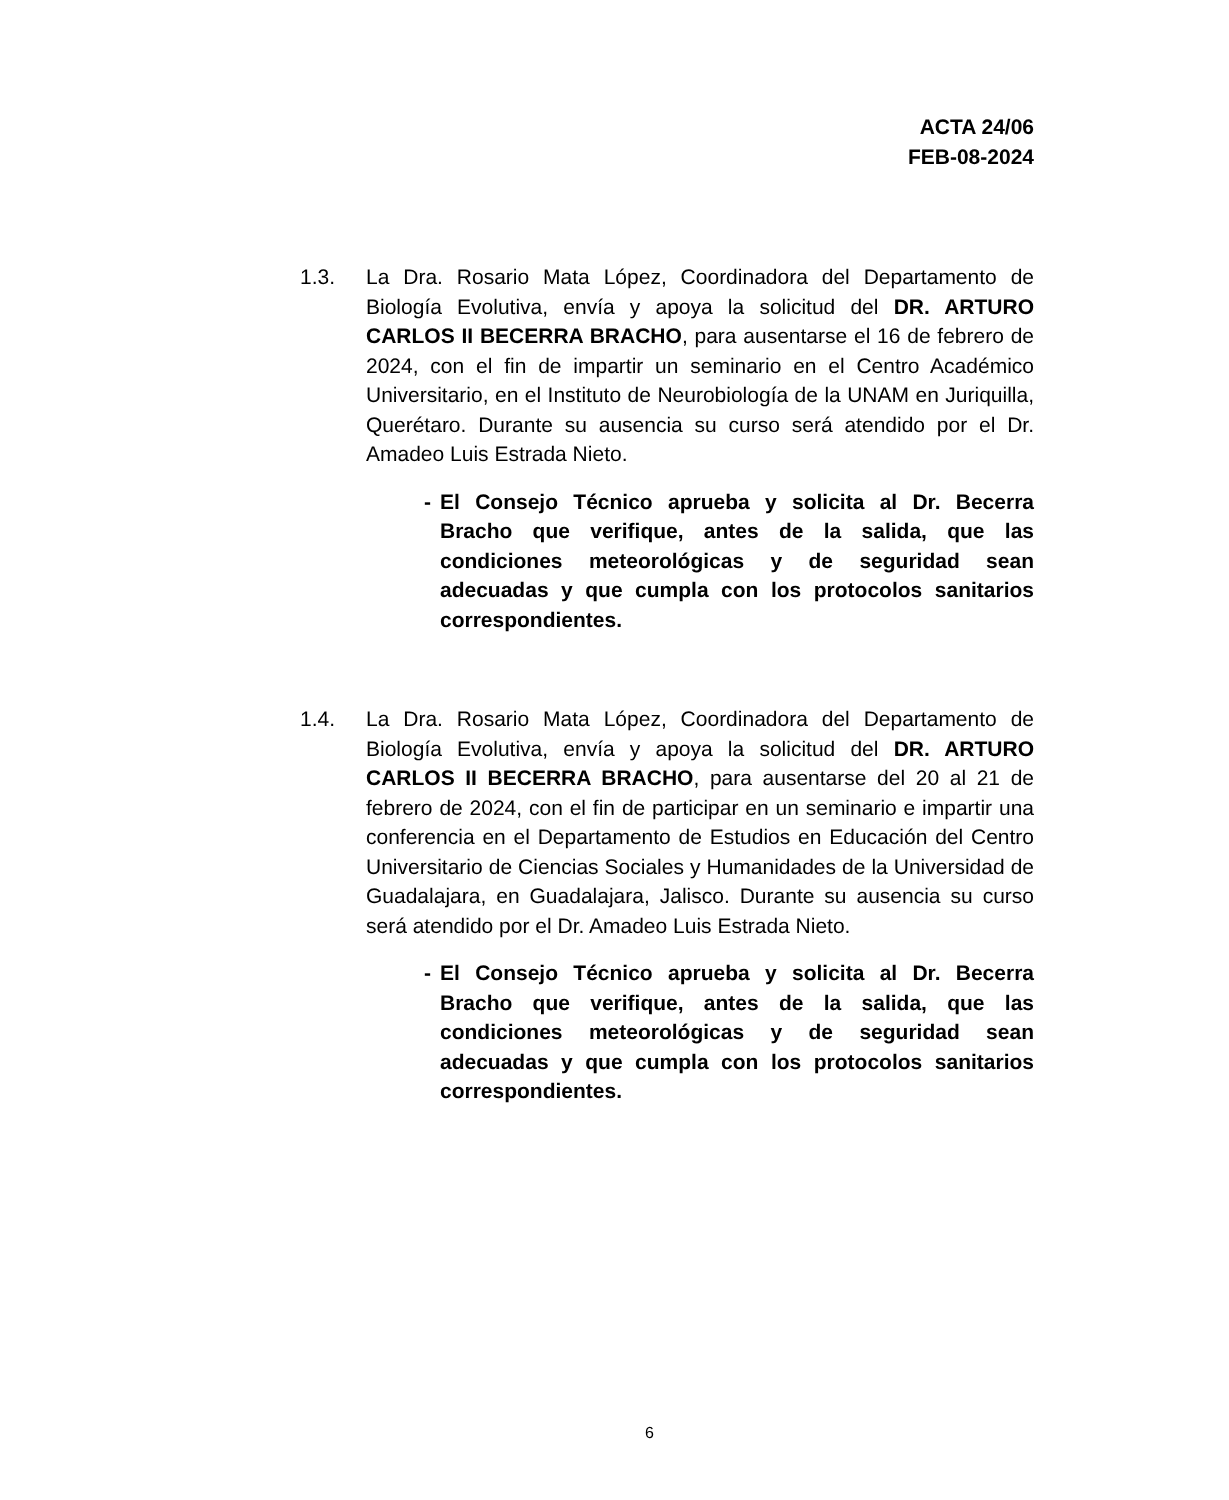ACTA 24/06
FEB-08-2024
1.3. La Dra. Rosario Mata López, Coordinadora del Departamento de Biología Evolutiva, envía y apoya la solicitud del DR. ARTURO CARLOS II BECERRA BRACHO, para ausentarse el 16 de febrero de 2024, con el fin de impartir un seminario en el Centro Académico Universitario, en el Instituto de Neurobiología de la UNAM en Juriquilla, Querétaro. Durante su ausencia su curso será atendido por el Dr. Amadeo Luis Estrada Nieto.
- El Consejo Técnico aprueba y solicita al Dr. Becerra Bracho que verifique, antes de la salida, que las condiciones meteorológicas y de seguridad sean adecuadas y que cumpla con los protocolos sanitarios correspondientes.
1.4. La Dra. Rosario Mata López, Coordinadora del Departamento de Biología Evolutiva, envía y apoya la solicitud del DR. ARTURO CARLOS II BECERRA BRACHO, para ausentarse del 20 al 21 de febrero de 2024, con el fin de participar en un seminario e impartir una conferencia en el Departamento de Estudios en Educación del Centro Universitario de Ciencias Sociales y Humanidades de la Universidad de Guadalajara, en Guadalajara, Jalisco. Durante su ausencia su curso será atendido por el Dr. Amadeo Luis Estrada Nieto.
- El Consejo Técnico aprueba y solicita al Dr. Becerra Bracho que verifique, antes de la salida, que las condiciones meteorológicas y de seguridad sean adecuadas y que cumpla con los protocolos sanitarios correspondientes.
6